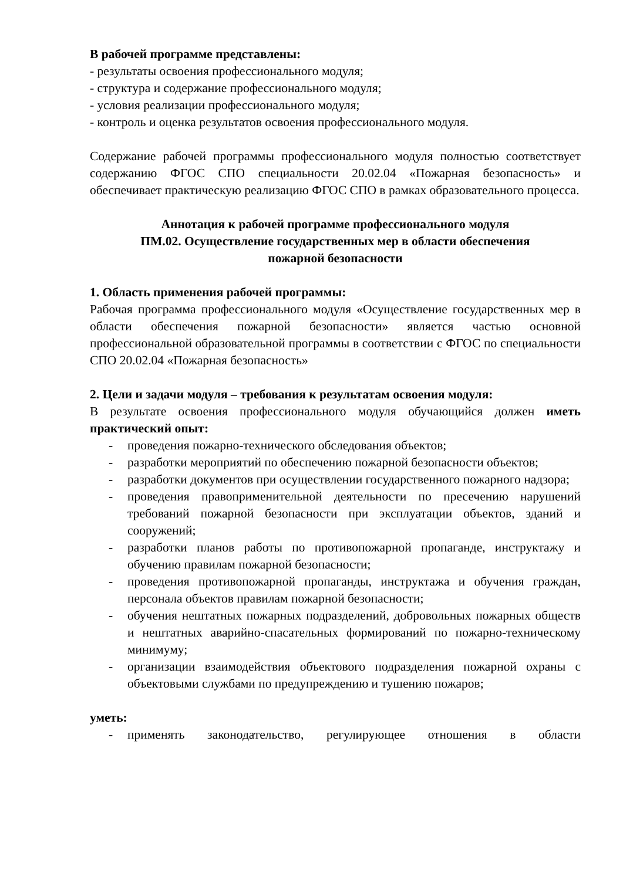В рабочей программе представлены:
- результаты освоения профессионального модуля;
- структура и содержание профессионального модуля;
- условия реализации профессионального модуля;
- контроль и оценка результатов освоения профессионального модуля.
Содержание рабочей программы профессионального модуля полностью соответствует содержанию ФГОС СПО специальности 20.02.04 «Пожарная безопасность» и обеспечивает практическую реализацию ФГОС СПО в рамках образовательного процесса.
Аннотация к рабочей программе профессионального модуля
ПМ.02. Осуществление государственных мер в области обеспечения
пожарной безопасности
1. Область применения рабочей программы:
Рабочая программа профессионального модуля «Осуществление государственных мер в области обеспечения пожарной безопасности» является частью основной профессиональной образовательной программы в соответствии с ФГОС по специальности СПО 20.02.04 «Пожарная безопасность»
2. Цели и задачи модуля – требования к результатам освоения модуля:
В результате освоения профессионального модуля обучающийся должен иметь практический опыт:
- проведения пожарно-технического обследования объектов;
- разработки мероприятий по обеспечению пожарной безопасности объектов;
- разработки документов при осуществлении государственного пожарного надзора;
- проведения правоприменительной деятельности по пресечению нарушений требований пожарной безопасности при эксплуатации объектов, зданий и сооружений;
- разработки планов работы по противопожарной пропаганде, инструктажу и обучению правилам пожарной безопасности;
- проведения противопожарной пропаганды, инструктажа и обучения граждан, персонала объектов правилам пожарной безопасности;
- обучения нештатных пожарных подразделений, добровольных пожарных обществ и нештатных аварийно-спасательных формирований по пожарно-техническому минимуму;
- организации взаимодействия объектового подразделения пожарной охраны с объектовыми службами по предупреждению и тушению пожаров;
уметь:
- применять законодательство, регулирующее отношения в области